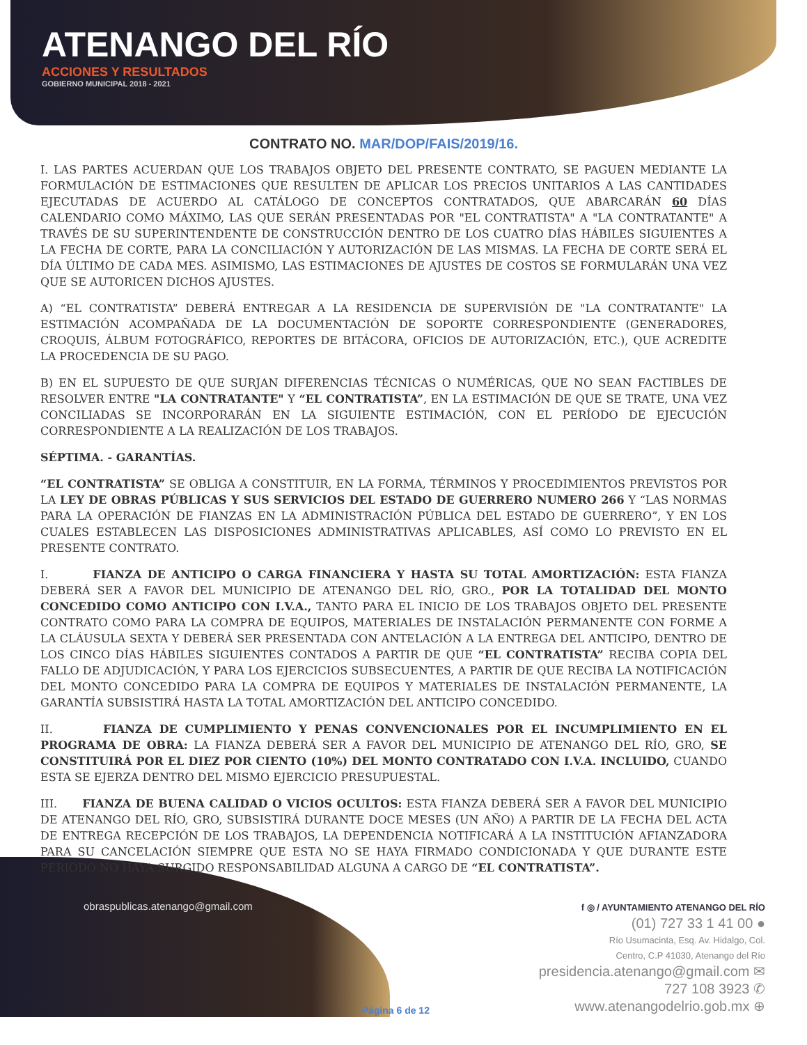ATENANGO DEL RÍO
ACCIONES Y RESULTADOS
GOBIERNO MUNICIPAL 2018 - 2021
CONTRATO NO. MAR/DOP/FAIS/2019/16.
I. LAS PARTES ACUERDAN QUE LOS TRABAJOS OBJETO DEL PRESENTE CONTRATO, SE PAGUEN MEDIANTE LA FORMULACIÓN DE ESTIMACIONES QUE RESULTEN DE APLICAR LOS PRECIOS UNITARIOS A LAS CANTIDADES EJECUTADAS DE ACUERDO AL CATÁLOGO DE CONCEPTOS CONTRATADOS, QUE ABARCARÁN 60 DÍAS CALENDARIO COMO MÁXIMO, LAS QUE SERÁN PRESENTADAS POR "EL CONTRATISTA" A "LA CONTRATANTE" A TRAVÉS DE SU SUPERINTENDENTE DE CONSTRUCCIÓN DENTRO DE LOS CUATRO DÍAS HÁBILES SIGUIENTES A LA FECHA DE CORTE, PARA LA CONCILIACIÓN Y AUTORIZACIÓN DE LAS MISMAS. LA FECHA DE CORTE SERÁ EL DÍA ÚLTIMO DE CADA MES. ASIMISMO, LAS ESTIMACIONES DE AJUSTES DE COSTOS SE FORMULARÁN UNA VEZ QUE SE AUTORICEN DICHOS AJUSTES.
A) “EL CONTRATISTA” DEBERÁ ENTREGAR A LA RESIDENCIA DE SUPERVISIÓN DE "LA CONTRATANTE" LA ESTIMACIÓN ACOMPAÑADA DE LA DOCUMENTACIÓN DE SOPORTE CORRESPONDIENTE (GENERADORES, CROQUIS, ÁLBUM FOTOGRÁFICO, REPORTES DE BITÁCORA, OFICIOS DE AUTORIZACIÓN, ETC.), QUE ACREDITE LA PROCEDENCIA DE SU PAGO.
B) EN EL SUPUESTO DE QUE SURJAN DIFERENCIAS TÉCNICAS O NUMÉRICAS, QUE NO SEAN FACTIBLES DE RESOLVER ENTRE "LA CONTRATANTE" Y “EL CONTRATISTA”, EN LA ESTIMACIÓN DE QUE SE TRATE, UNA VEZ CONCILIADAS SE INCORPORARÁN EN LA SIGUIENTE ESTIMACIÓN, CON EL PERÍODO DE EJECUCIÓN CORRESPONDIENTE A LA REALIZACIÓN DE LOS TRABAJOS.
SÉPTIMA. - GARANTÍAS.
“EL CONTRATISTA” SE OBLIGA A CONSTITUIR, EN LA FORMA, TÉRMINOS Y PROCEDIMIENTOS PREVISTOS POR LA LEY DE OBRAS PÚBLICAS Y SUS SERVICIOS DEL ESTADO DE GUERRERO NUMERO 266 Y “LAS NORMAS PARA LA OPERACIÓN DE FIANZAS EN LA ADMINISTRACIÓN PÚBLICA DEL ESTADO DE GUERRERO”, Y EN LOS CUALES ESTABLECEN LAS DISPOSICIONES ADMINISTRATIVAS APLICABLES, ASÍ COMO LO PREVISTO EN EL PRESENTE CONTRATO.
I. FIANZA DE ANTICIPO O CARGA FINANCIERA Y HASTA SU TOTAL AMORTIZACIÓN: ESTA FIANZA DEBERÁ SER A FAVOR DEL MUNICIPIO DE ATENANGO DEL RÍO, GRO., POR LA TOTALIDAD DEL MONTO CONCEDIDO COMO ANTICIPO CON I.V.A., TANTO PARA EL INICIO DE LOS TRABAJOS OBJETO DEL PRESENTE CONTRATO COMO PARA LA COMPRA DE EQUIPOS, MATERIALES DE INSTALACIÓN PERMANENTE CON FORME A LA CLÁUSULA SEXTA Y DEBERÁ SER PRESENTADA CON ANTELACIÓN A LA ENTREGA DEL ANTICIPO, DENTRO DE LOS CINCO DÍAS HÁBILES SIGUIENTES CONTADOS A PARTIR DE QUE “EL CONTRATISTA” RECIBA COPIA DEL FALLO DE ADJUDICACIÓN, Y PARA LOS EJERCICIOS SUBSECUENTES, A PARTIR DE QUE RECIBA LA NOTIFICACIÓN DEL MONTO CONCEDIDO PARA LA COMPRA DE EQUIPOS Y MATERIALES DE INSTALACIÓN PERMANENTE, LA GARANTÍA SUBSISTIRÁ HASTA LA TOTAL AMORTIZACIÓN DEL ANTICIPO CONCEDIDO.
II. FIANZA DE CUMPLIMIENTO Y PENAS CONVENCIONALES POR EL INCUMPLIMIENTO EN EL PROGRAMA DE OBRA: LA FIANZA DEBERÁ SER A FAVOR DEL MUNICIPIO DE ATENANGO DEL RÍO, GRO, SE CONSTITUIRÁ POR EL DIEZ POR CIENTO (10%) DEL MONTO CONTRATADO CON I.V.A. INCLUIDO, CUANDO ESTA SE EJERZA DENTRO DEL MISMO EJERCICIO PRESUPUESTAL.
III. FIANZA DE BUENA CALIDAD O VICIOS OCULTOS: ESTA FIANZA DEBERÁ SER A FAVOR DEL MUNICIPIO DE ATENANGO DEL RÍO, GRO, SUBSISTIRÁ DURANTE DOCE MESES (UN AÑO) A PARTIR DE LA FECHA DEL ACTA DE ENTREGA RECEPCIÓN DE LOS TRABAJOS, LA DEPENDENCIA NOTIFICARÁ A LA INSTITUCIÓN AFIANZADORA PARA SU CANCELACIÓN SIEMPRE QUE ESTA NO SE HAYA FIRMADO CONDICIONADA Y QUE DURANTE ESTE PERIODO NO HAYA SURGIDO RESPONSABILIDAD ALGUNA A CARGO DE “EL CONTRATISTA”.
obraspublicas.atenango@gmail.com
Página 6 de 12
f ◎ / AYUNTAMIENTO ATENANGO DEL RÍO
(01) 727 33 1 41 00 ●
Río Usumacinta, Esq. Av. Hidalgo, Col.
Centro, C.P 41030, Atenango del Río
presidencia.atenango@gmail.com ✉
727 108 3923 ✆
www.atenangodelrio.gob.mx ⊕